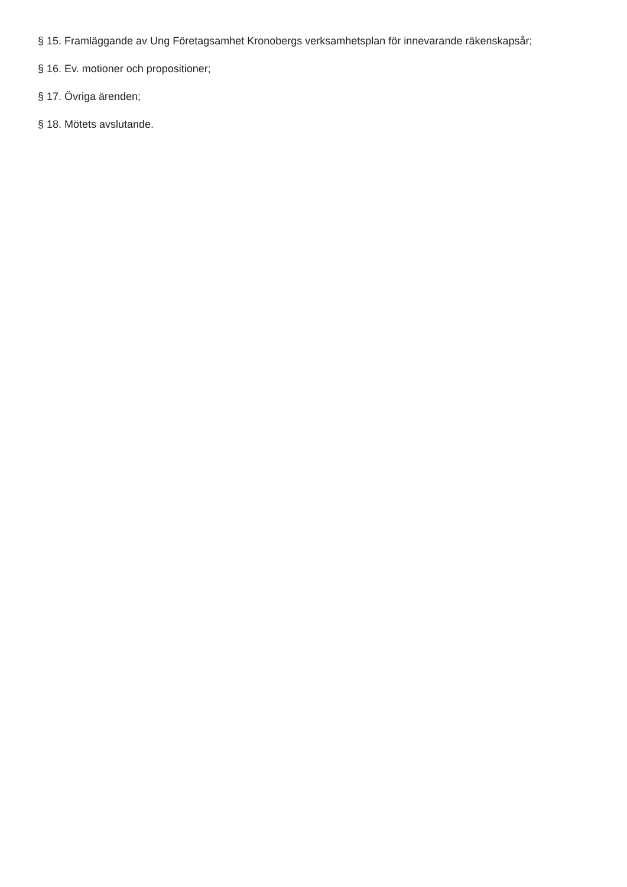§ 15. Framläggande av Ung Företagsamhet Kronobergs verksamhetsplan för innevarande räkenskapsår;
§ 16. Ev. motioner och propositioner;
§ 17. Övriga ärenden;
§ 18. Mötets avslutande.